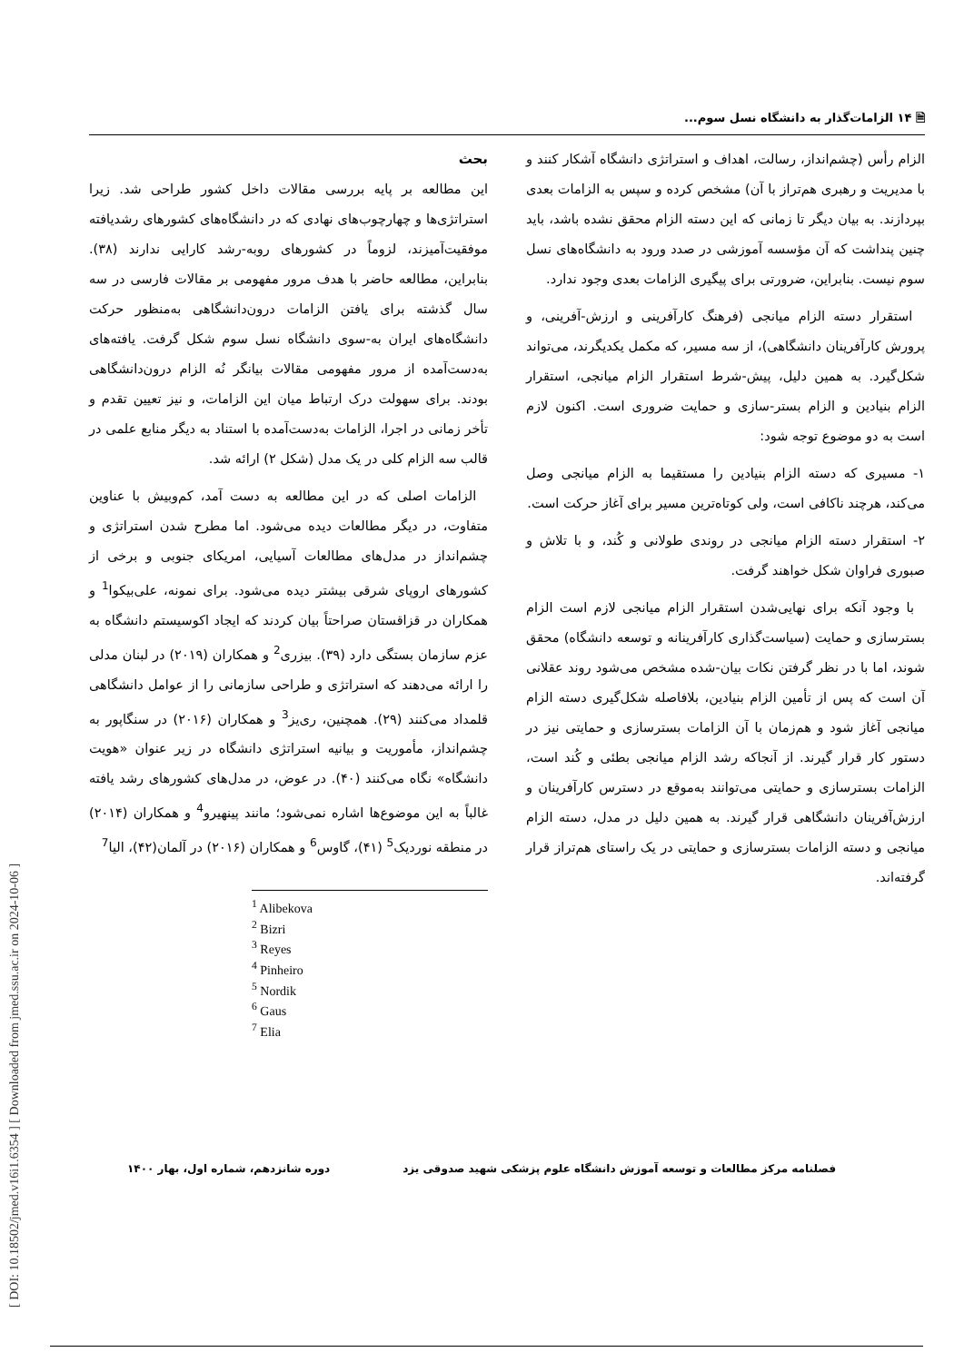🗎 ۱۴ الزامات‌گذار به دانشگاه نسل سوم...
الزام رأس (چشم‌انداز، رسالت، اهداف و استراتژی دانشگاه آشکار کنند و با مدیریت و رهبری هم‌تراز با آن) مشخص کرده و سپس به الزامات بعدی بپردازند. به بیان دیگر تا زمانی که این دسته الزام محقق نشده باشد، باید چنین پنداشت که آن مؤسسه آموزشی در صدد ورود به دانشگاه‌های نسل سوم نیست. بنابراین، ضرورتی برای پیگیری الزامات بعدی وجود ندارد.
استقرار دسته الزام میانجی (فرهنگ کارآفرینی و ارزش-آفرینی، و پرورش کارآفرینان دانشگاهی)، از سه مسیر، که مکمل یکدیگرند، می‌تواند شکل‌گیرد. به همین دلیل، پیش-شرط استقرار الزام میانجی، استقرار الزام بنیادین و الزام بستر-سازی و حمایت ضروری است. اکنون لازم است به دو موضوع توجه شود:
۱- مسیری که دسته الزام بنیادین را مستقیما به الزام میانجی وصل می‌کند، هرچند ناکافی است، ولی کوتاه‌ترین مسیر برای آغاز حرکت است.
۲- استقرار دسته الزام میانجی در روندی طولانی و کُند، و با تلاش و صبوری فراوان شکل خواهند گرفت.
با وجود آنکه برای نهایی‌شدن استقرار الزام میانجی لازم است الزام بسترسازی و حمایت (سیاست‌گذاری کارآفرینانه و توسعه دانشگاه) محقق شوند، اما با در نظر گرفتن نکات بیان-شده مشخص می‌شود روند عقلانی آن است که پس از تأمین الزام بنیادین، بلافاصله شکل‌گیری دسته الزام میانجی آغاز شود و هم‌زمان با آن الزامات بسترسازی و حمایتی نیز در دستور کار قرار گیرند. از آنجاکه رشد الزام میانجی بطئی و کُند است، الزامات بسترسازی و حمایتی می‌توانند به‌موقع در دسترس کارآفرینان و ارزش‌آفرینان دانشگاهی قرار گیرند. به همین دلیل در مدل، دسته الزام میانجی و دسته الزامات بسترسازی و حمایتی در یک راستای هم‌تراز قرار گرفته‌اند.
بحث
این مطالعه بر پایه بررسی مقالات داخل کشور طراحی شد. زیرا استراتژی‌ها و چهارچوب‌های نهادی که در دانشگاه‌های کشورهای رشدیافته موفقیت‌آمیزند، لزوماً در کشورهای روبه-رشد کارایی ندارند (۳۸). بنابراین، مطالعه حاضر با هدف مرور مفهومی بر مقالات فارسی در سه سال گذشته برای یافتن الزامات درون‌دانشگاهی به‌منظور حرکت دانشگاه‌های ایران به-سوی دانشگاه نسل سوم شکل گرفت. یافته‌های به‌دست‌آمده از مرور مفهومی مقالات بیانگر نُه الزام درون‌دانشگاهی بودند. برای سهولت درک ارتباط میان این الزامات، و نیز تعیین تقدم و تأخر زمانی در اجرا، الزامات به‌دست‌آمده با استناد به دیگر منابع علمی در قالب سه الزام کلی در یک مدل (شکل ۲) ارائه شد.
الزامات اصلی که در این مطالعه به دست آمد، کم‌وبیش با عناوین متفاوت، در دیگر مطالعات دیده می‌شود. اما مطرح شدن استراتژی و چشم‌انداز در مدل‌های مطالعات آسیایی، امریکای جنوبی و برخی از کشورهای اروپای شرقی بیشتر دیده می‌شود. برای نمونه، علی‌بیکوا<sup>1</sup> و همکاران در قزاقستان صراحتاً بیان کردند که ایجاد اکوسیستم دانشگاه به عزم سازمان بستگی دارد (۳۹). بیزری<sup>2</sup> و همکاران (۲۰۱۹) در لبنان مدلی را ارائه می‌دهند که استراتژی و طراحی سازمانی را از عوامل دانشگاهی قلمداد می‌کنند (۲۹). همچنین، ری‌یز<sup>3</sup> و همکاران (۲۰۱۶) در سنگاپور به چشم‌انداز، مأموریت و بیانیه استراتژی دانشگاه در زیر عنوان «هویت دانشگاه» نگاه می‌کنند (۴۰). در عوض، در مدل‌های کشورهای رشد یافته غالباً به این موضوع‌ها اشاره نمی‌شود؛ مانند پینهیرو<sup>4</sup> و همکاران (۲۰۱۴) در منطقه نوردیک<sup>5</sup> (۴۱)، گاوس<sup>6</sup> و همکاران (۲۰۱۶) در آلمان(۴۲)، الیا<sup>7</sup>
<sup>1</sup> Alibekova
<sup>2</sup> Bizri
<sup>3</sup> Reyes
<sup>4</sup> Pinheiro
<sup>5</sup> Nordik
<sup>6</sup> Gaus
<sup>7</sup> Elia
فصلنامه مرکز مطالعات و توسعه آموزش دانشگاه علوم پزشکی شهید صدوقی یزد دوره شانزدهم، شماره اول، بهار ۱۴۰۰
[ DOI: 10.18502/jmed.v16i1.6354 ] [ Downloaded from jmed.ssu.ac.ir on 2024-10-06 ]